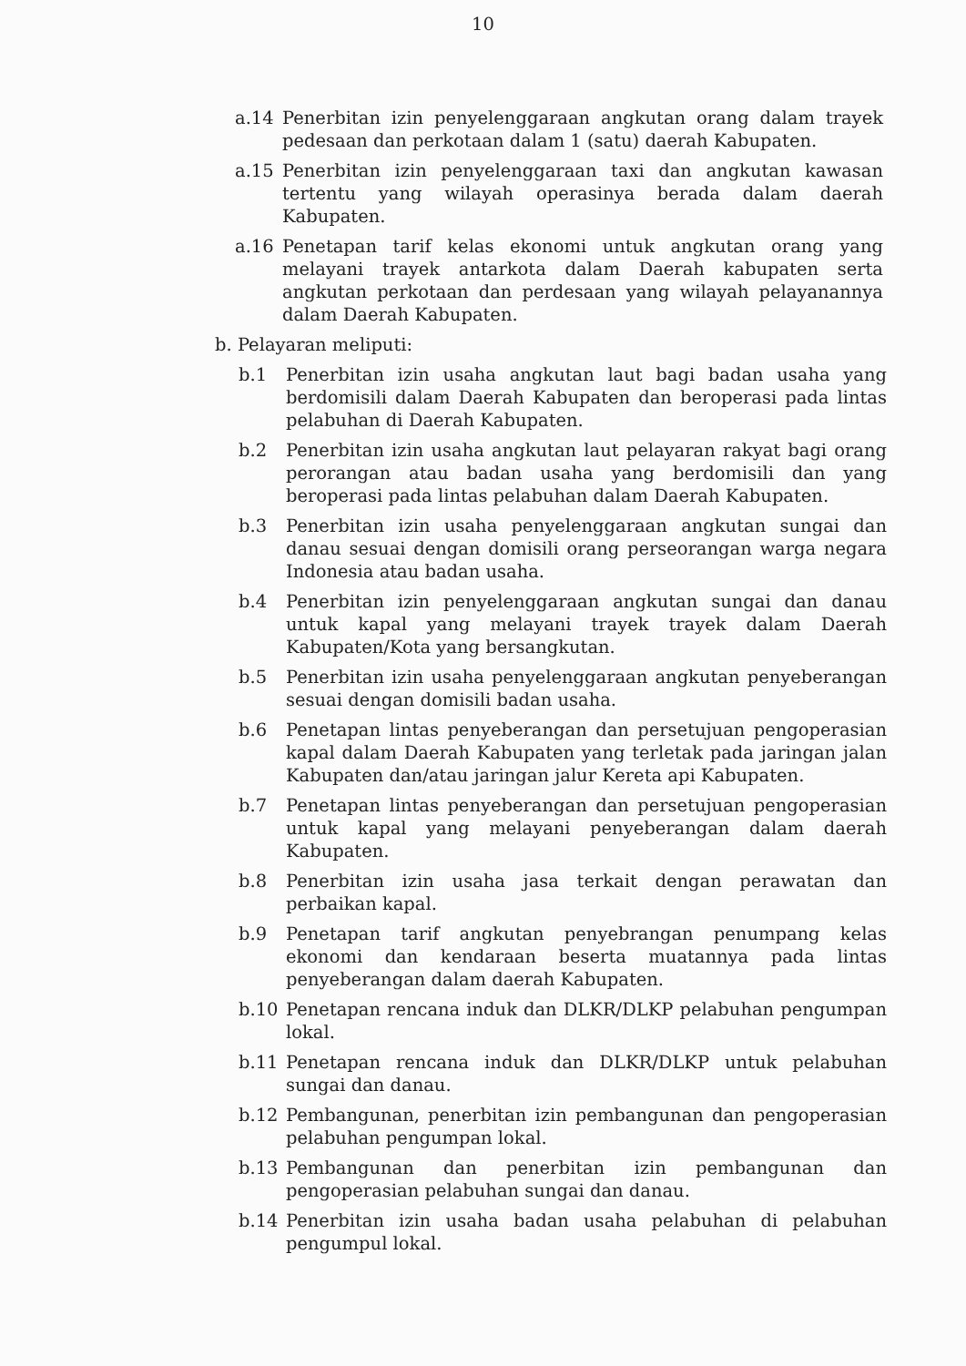10
a.14 Penerbitan izin penyelenggaraan angkutan orang dalam trayek pedesaan dan perkotaan dalam 1 (satu) daerah Kabupaten.
a.15 Penerbitan izin penyelenggaraan taxi dan angkutan kawasan tertentu yang wilayah operasinya berada dalam daerah Kabupaten.
a.16 Penetapan tarif kelas ekonomi untuk angkutan orang yang melayani trayek antarkota dalam Daerah kabupaten serta angkutan perkotaan dan perdesaan yang wilayah pelayanannya dalam Daerah Kabupaten.
b. Pelayaran meliputi:
b.1 Penerbitan izin usaha angkutan laut bagi badan usaha yang berdomisili dalam Daerah Kabupaten dan beroperasi pada lintas pelabuhan di Daerah Kabupaten.
b.2 Penerbitan izin usaha angkutan laut pelayaran rakyat bagi orang perorangan atau badan usaha yang berdomisili dan yang beroperasi pada lintas pelabuhan dalam Daerah Kabupaten.
b.3 Penerbitan izin usaha penyelenggaraan angkutan sungai dan danau sesuai dengan domisili orang perseorangan warga negara Indonesia atau badan usaha.
b.4 Penerbitan izin penyelenggaraan angkutan sungai dan danau untuk kapal yang melayani trayek trayek dalam Daerah Kabupaten/Kota yang bersangkutan.
b.5 Penerbitan izin usaha penyelenggaraan angkutan penyeberangan sesuai dengan domisili badan usaha.
b.6 Penetapan lintas penyeberangan dan persetujuan pengoperasian kapal dalam Daerah Kabupaten yang terletak pada jaringan jalan Kabupaten dan/atau jaringan jalur Kereta api Kabupaten.
b.7 Penetapan lintas penyeberangan dan persetujuan pengoperasian untuk kapal yang melayani penyeberangan dalam daerah Kabupaten.
b.8 Penerbitan izin usaha jasa terkait dengan perawatan dan perbaikan kapal.
b.9 Penetapan tarif angkutan penyebrangan penumpang kelas ekonomi dan kendaraan beserta muatannya pada lintas penyeberangan dalam daerah Kabupaten.
b.10 Penetapan rencana induk dan DLKR/DLKP pelabuhan pengumpan lokal.
b.11 Penetapan rencana induk dan DLKR/DLKP untuk pelabuhan sungai dan danau.
b.12 Pembangunan, penerbitan izin pembangunan dan pengoperasian pelabuhan pengumpan lokal.
b.13 Pembangunan dan penerbitan izin pembangunan dan pengoperasian pelabuhan sungai dan danau.
b.14 Penerbitan izin usaha badan usaha pelabuhan di pelabuhan pengumpul lokal.